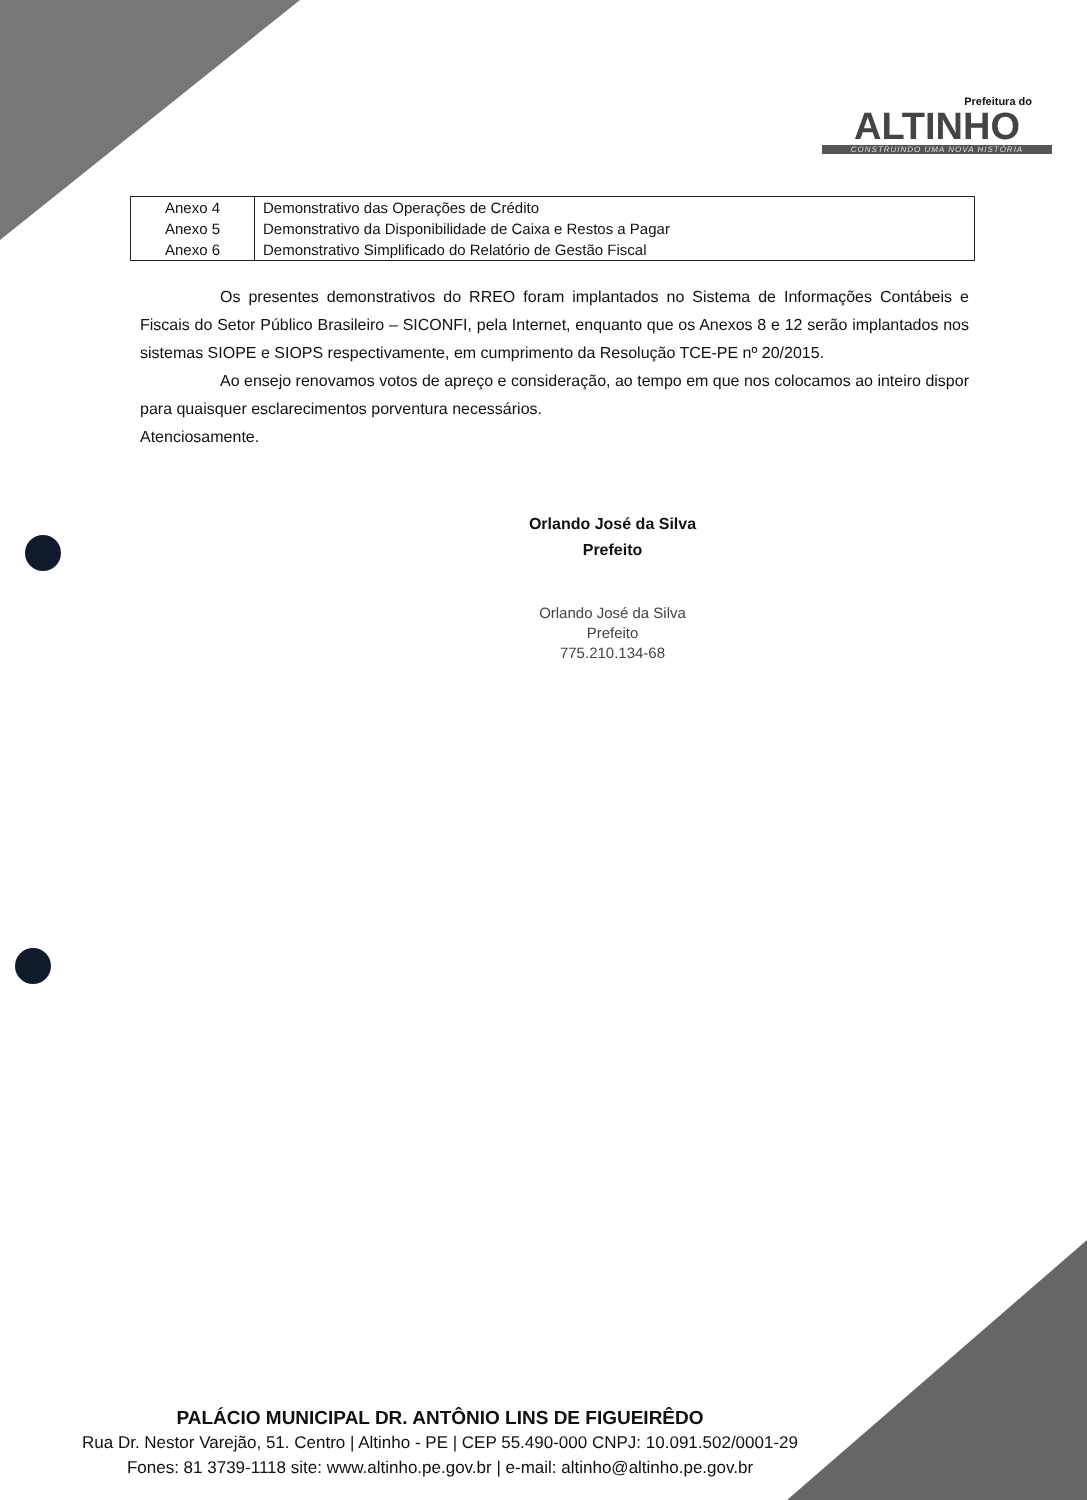Prefeitura do
ALTINHO
CONSTRUINDO UMA NOVA HISTÓRIA
| Anexo 4 | Demonstrativo das Operações de Crédito |
| Anexo 5 | Demonstrativo da Disponibilidade de Caixa e Restos a Pagar |
| Anexo 6 | Demonstrativo Simplificado do Relatório de Gestão Fiscal |
Os presentes demonstrativos do RREO foram implantados no Sistema de Informações Contábeis e Fiscais do Setor Público Brasileiro – SICONFI, pela Internet, enquanto que os Anexos 8 e 12 serão implantados nos sistemas SIOPE e SIOPS respectivamente, em cumprimento da Resolução TCE-PE nº 20/2015.
Ao ensejo renovamos votos de apreço e consideração, ao tempo em que nos colocamos ao inteiro dispor para quaisquer esclarecimentos porventura necessários.
Atenciosamente.
Orlando José da Silva
Prefeito
Orlando José da Silva
Prefeito
775.210.134-68
PALÁCIO MUNICIPAL DR. ANTÔNIO LINS DE FIGUEIRÊDO
Rua Dr. Nestor Varejão, 51. Centro | Altinho - PE | CEP 55.490-000 CNPJ: 10.091.502/0001-29
Fones: 81 3739-1118 site: www.altinho.pe.gov.br | e-mail: altinho@altinho.pe.gov.br